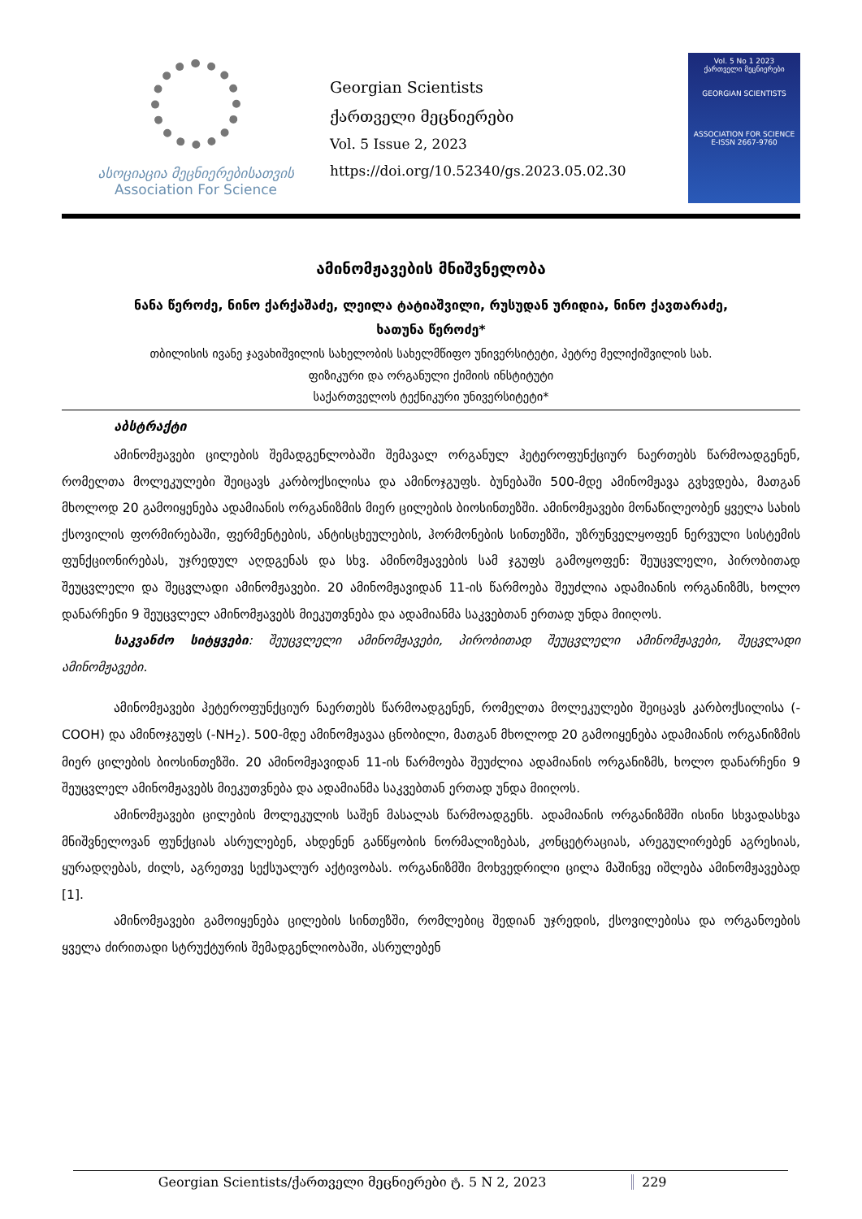ასოციაცია მეცნიერებისათვის
Association For Science
Georgian Scientists
ქართველი მეცნიერები
Vol. 5 Issue 2, 2023
https://doi.org/10.52340/gs.2023.05.02.30
Vol. 5 No 1 2023
ქართველი მეცნიერები
GEORGIAN SCIENTISTS
ASSOCIATION FOR SCIENCE
E-ISSN 2667-9760
ამინომჟავების მნიშვნელობა
ნანა წეროძე, ნინო ქარქაშაძე, ლეილა ტატიაშვილი, რუსუდან ურიდია, ნინო ქავთარაძე,
ხათუნა წეროძე*
თბილისის ივანე ჯავახიშვილის სახელობის სახელმწიფო უნივერსიტეტი, პეტრე მელიქიშვილის სახ.
ფიზიკური და ორგანული ქიმიის ინსტიტუტი
საქართველოს ტექნიკური უნივერსიტეტი*
აბსტრაქტი
ამინომჟავები ცილების შემადგენლობაში შემავალ ორგანულ ჰეტეროფუნქციურ ნაერთებს წარმოადგენენ, რომელთა მოლეკულები შეიცავს კარბოქსილისა და ამინოჯგუფს. ბუნებაში 500-მდე ამინომჟავა გვხვდება, მათგან მხოლოდ 20 გამოიყენება ადამიანის ორგანიზმის მიერ ცილების ბიოსინთეზში. ამინომჟავები მონაწილეობენ ყველა სახის ქსოვილის ფორმირებაში, ფერმენტების, ანტისცხეულების, ჰორმონების სინთეზში, უზრუნველყოფენ ნერვული სისტემის ფუნქციონირებას, უჯრედულ აღდგენას და სხვ. ამინომჟავების სამ ჯგუფს გამოყოფენ: შეუცვლელი, პირობითად შეუცვლელი და შეცვლადი ამინომჟავები. 20 ამინომჟავიდან 11-ის წარმოება შეუძლია ადამიანის ორგანიზმს, ხოლო დანარჩენი 9 შეუცვლელ ამინომჟავებს მიეკუთვნება და ადამიანმა საკვებთან ერთად უნდა მიიღოს.
საკვანძო სიტყვები: შეუცვლელი ამინომჟავები, პირობითად შეუცვლელი ამინომჟავები, შეცვლადი ამინომჟავები.
ამინომჟავები ჰეტეროფუნქციურ ნაერთებს წარმოადგენენ, რომელთა მოლეკულები შეიცავს კარბოქსილისა (-COOH) და ამინოჯგუფს (-NH<sub>2</sub>). 500-მდე ამინომჟავაა ცნობილი, მათგან მხოლოდ 20 გამოიყენება ადამიანის ორგანიზმის მიერ ცილების ბიოსინთეზში. 20 ამინომჟავიდან 11-ის წარმოება შეუძლია ადამიანის ორგანიზმს, ხოლო დანარჩენი 9 შეუცვლელ ამინომჟავებს მიეკუთვნება და ადამიანმა საკვებთან ერთად უნდა მიიღოს.
ამინომჟავები ცილების მოლეკულის საშენ მასალას წარმოადგენს. ადამიანის ორგანიზმში ისინი სხვადასხვა მნიშვნელოვან ფუნქციას ასრულებენ, ახდენენ განწყობის ნორმალიზებას, კონცეტრაციას, არეგულირებენ აგრესიას, ყურადღებას, ძილს, აგრეთვე სექსუალურ აქტივობას. ორგანიზმში მოხვედრილი ცილა მაშინვე იშლება ამინომჟავებად [1].
ამინომჟავები გამოიყენება ცილების სინთეზში, რომლებიც შედიან უჯრედის, ქსოვილებისა და ორგანოების ყველა ძირითადი სტრუქტურის შემადგენლიობაში, ასრულებენ
Georgian Scientists/ქართველი მეცნიერები ტ. 5 N 2, 2023 229